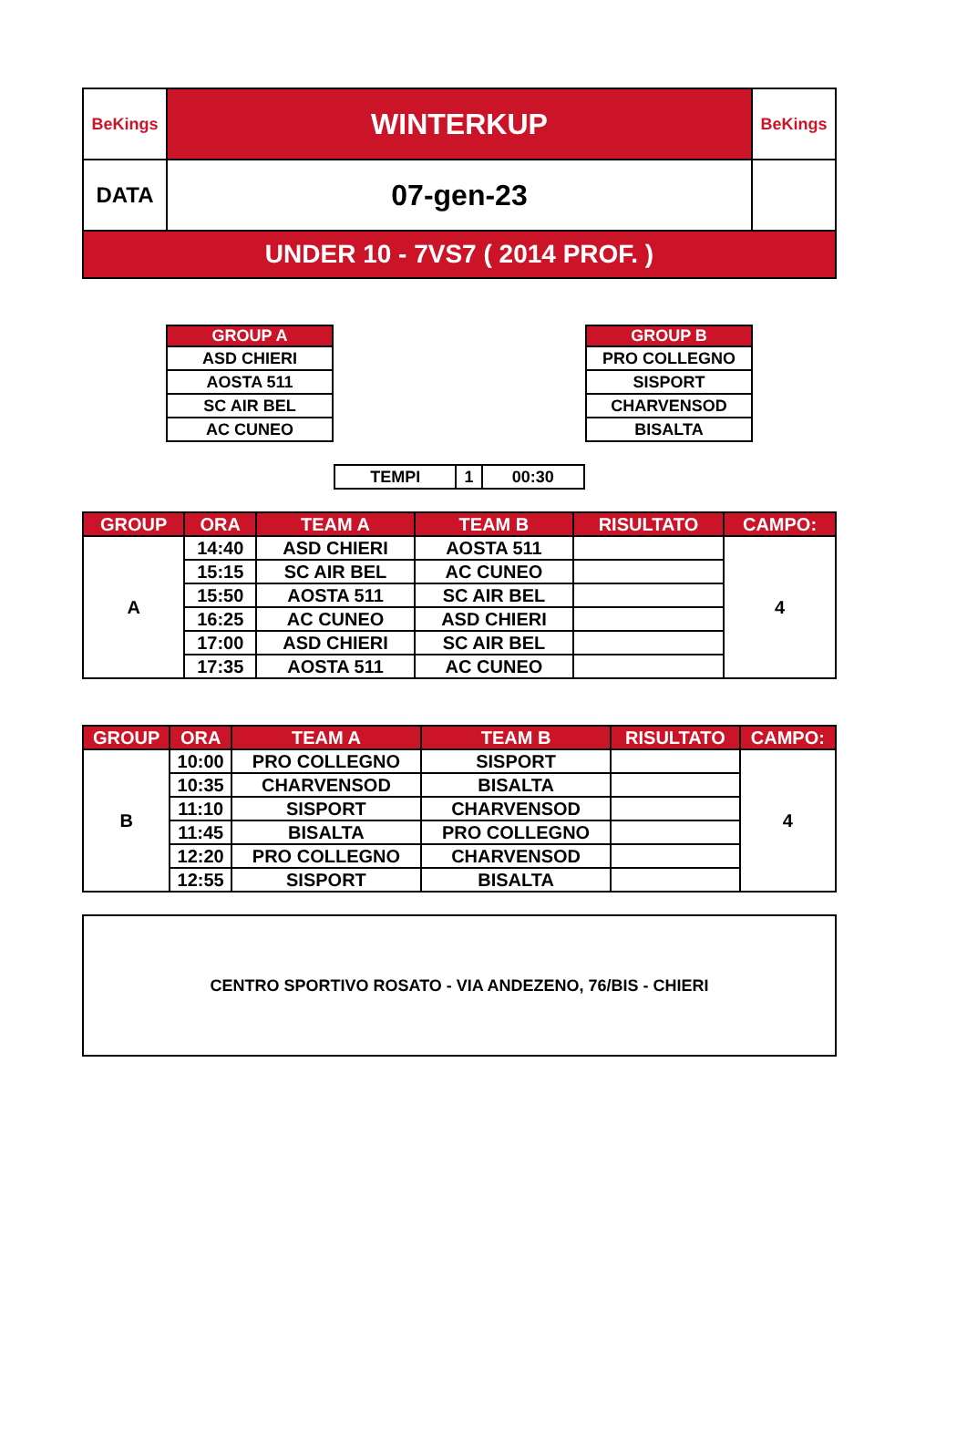| BeKings | WINTERKUP | BeKings |
| DATA | 07-gen-23 | |
| UNDER 10 - 7VS7 ( 2014 PROF. ) | | |
| GROUP A |
| --- |
| ASD CHIERI |
| AOSTA 511 |
| SC AIR BEL |
| AC CUNEO |
| GROUP B |
| --- |
| PRO COLLEGNO |
| SISPORT |
| CHARVENSOD |
| BISALTA |
| TEMPI | 1 | 00:30 |
| GROUP | ORA | TEAM A | TEAM B | RISULTATO | CAMPO: |
| --- | --- | --- | --- | --- | --- |
| A | 14:40 | ASD CHIERI | AOSTA 511 | | 4 |
| | 15:15 | SC AIR BEL | AC CUNEO | | |
| | 15:50 | AOSTA 511 | SC AIR BEL | | |
| | 16:25 | AC CUNEO | ASD CHIERI | | |
| | 17:00 | ASD CHIERI | SC AIR BEL | | |
| | 17:35 | AOSTA 511 | AC CUNEO | | |
| GROUP | ORA | TEAM A | TEAM B | RISULTATO | CAMPO: |
| --- | --- | --- | --- | --- | --- |
| B | 10:00 | PRO COLLEGNO | SISPORT | | 4 |
| | 10:35 | CHARVENSOD | BISALTA | | |
| | 11:10 | SISPORT | CHARVENSOD | | |
| | 11:45 | BISALTA | PRO COLLEGNO | | |
| | 12:20 | PRO COLLEGNO | CHARVENSOD | | |
| | 12:55 | SISPORT | BISALTA | | |
| CENTRO SPORTIVO ROSATO - VIA ANDEZENO, 76/BIS - CHIERI |